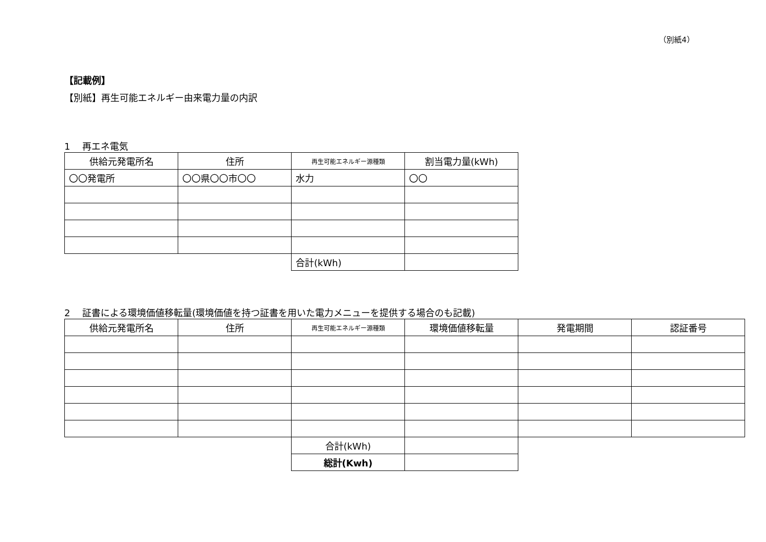（別紙4）
【記載例】
【別紙】再生可能エネルギー由来電力量の内訳
1　 再エネ電気
| 供給元発電所名 | 住所 | 再生可能エネルギー源種類 | 割当電力量(kWh) |
| --- | --- | --- | --- |
| 〇〇発電所 | 〇〇県〇〇市〇〇 | 水力 | 〇〇 |
| | | 合計(kWh) | |
2　 証書による環境価値移転量(環境価値を持つ証書を用いた電力メニューを提供する場合のも記載)
| 供給元発電所名 | 住所 | 再生可能エネルギー源種類 | 環境価値移転量 | 発電期間 | 認証番号 |
| --- | --- | --- | --- | --- | --- |
| | | 合計(kWh) | | | |
| | | 総計(Kwh) | | | |